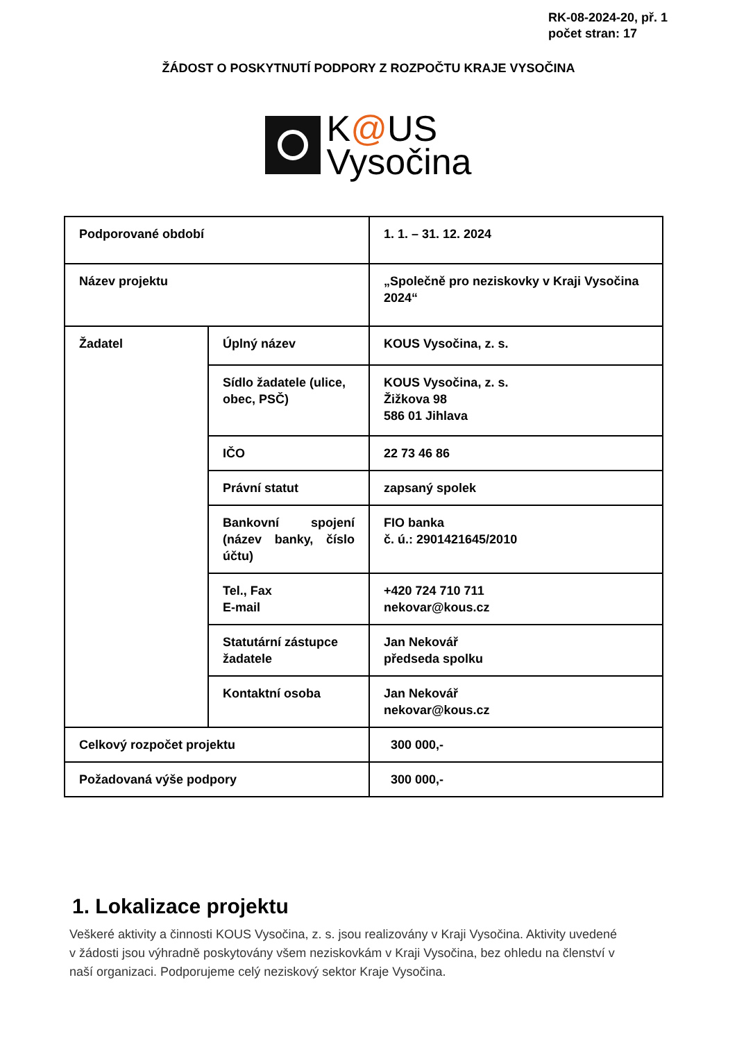RK-08-2024-20, př. 1
počet stran: 17
ŽÁDOST O POSKYTNUTÍ PODPORY Z ROZPOČTU KRAJE VYSOČINA
K@US
Vysočina
| Podporované období | | 1. 1. – 31. 12. 2024 |
| Název projektu | | „Společně pro neziskovky v Kraji Vysočina 2024“ |
| Žadatel | Úplný název | KOUS Vysočina, z. s. |
| | Sídlo žadatele (ulice, obec, PSČ) | KOUS Vysočina, z. s. Žižkova 98 586 01 Jihlava |
| | IČO | 22 73 46 86 |
| | Právní statut | zapsaný spolek |
| | Bankovní spojení (název banky, číslo účtu) | FIO banka č. ú.: 2901421645/2010 |
| | Tel., Fax E-mail | +420 724 710 711 nekovar@kous.cz |
| | Statutární zástupce žadatele | Jan Nekovář předseda spolku |
| | Kontaktní osoba | Jan Nekovář nekovar@kous.cz |
| Celkový rozpočet projektu | | 300 000,- |
| Požadovaná výše podpory | | 300 000,- |
1. Lokalizace projektu
Veškeré aktivity a činnosti KOUS Vysočina, z. s. jsou realizovány v Kraji Vysočina. Aktivity uvedené v žádosti jsou výhradně poskytovány všem neziskovkám v Kraji Vysočina, bez ohledu na členství v naší organizaci. Podporujeme celý neziskový sektor Kraje Vysočina.